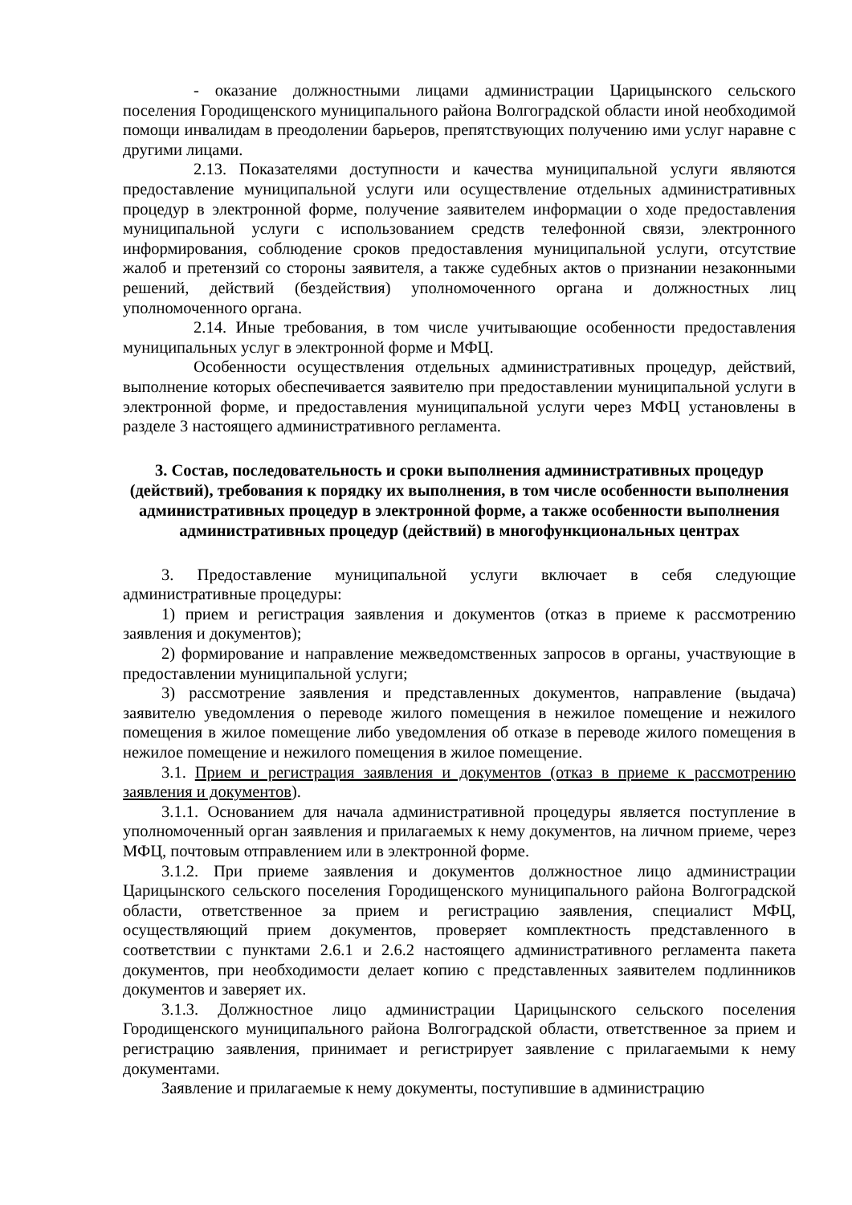- оказание должностными лицами администрации Царицынского сельского поселения Городищенского муниципального района Волгоградской области иной необходимой помощи инвалидам в преодолении барьеров, препятствующих получению ими услуг наравне с другими лицами.
2.13. Показателями доступности и качества муниципальной услуги являются предоставление муниципальной услуги или осуществление отдельных административных процедур в электронной форме, получение заявителем информации о ходе предоставления муниципальной услуги с использованием средств телефонной связи, электронного информирования, соблюдение сроков предоставления муниципальной услуги, отсутствие жалоб и претензий со стороны заявителя, а также судебных актов о признании незаконными решений, действий (бездействия) уполномоченного органа и должностных лиц уполномоченного органа.
2.14. Иные требования, в том числе учитывающие особенности предоставления муниципальных услуг в электронной форме и МФЦ.
Особенности осуществления отдельных административных процедур, действий, выполнение которых обеспечивается заявителю при предоставлении муниципальной услуги в электронной форме, и предоставления муниципальной услуги через МФЦ установлены в разделе 3 настоящего административного регламента.
3. Состав, последовательность и сроки выполнения административных процедур (действий), требования к порядку их выполнения, в том числе особенности выполнения административных процедур в электронной форме, а также особенности выполнения административных процедур (действий) в многофункциональных центрах
3. Предоставление муниципальной услуги включает в себя следующие административные процедуры:
1) прием и регистрация заявления и документов (отказ в приеме к рассмотрению заявления и документов);
2) формирование и направление межведомственных запросов в органы, участвующие в предоставлении муниципальной услуги;
3) рассмотрение заявления и представленных документов, направление (выдача) заявителю уведомления о переводе жилого помещения в нежилое помещение и нежилого помещения в жилое помещение либо уведомления об отказе в переводе жилого помещения в нежилое помещение и нежилого помещения в жилое помещение.
3.1. Прием и регистрация заявления и документов (отказ в приеме к рассмотрению заявления и документов).
3.1.1. Основанием для начала административной процедуры является поступление в уполномоченный орган заявления и прилагаемых к нему документов, на личном приеме, через МФЦ, почтовым отправлением или в электронной форме.
3.1.2. При приеме заявления и документов должностное лицо администрации Царицынского сельского поселения Городищенского муниципального района Волгоградской области, ответственное за прием и регистрацию заявления, специалист МФЦ, осуществляющий прием документов, проверяет комплектность представленного в соответствии с пунктами 2.6.1 и 2.6.2 настоящего административного регламента пакета документов, при необходимости делает копию с представленных заявителем подлинников документов и заверяет их.
3.1.3. Должностное лицо администрации Царицынского сельского поселения Городищенского муниципального района Волгоградской области, ответственное за прием и регистрацию заявления, принимает и регистрирует заявление с прилагаемыми к нему документами.
Заявление и прилагаемые к нему документы, поступившие в администрацию